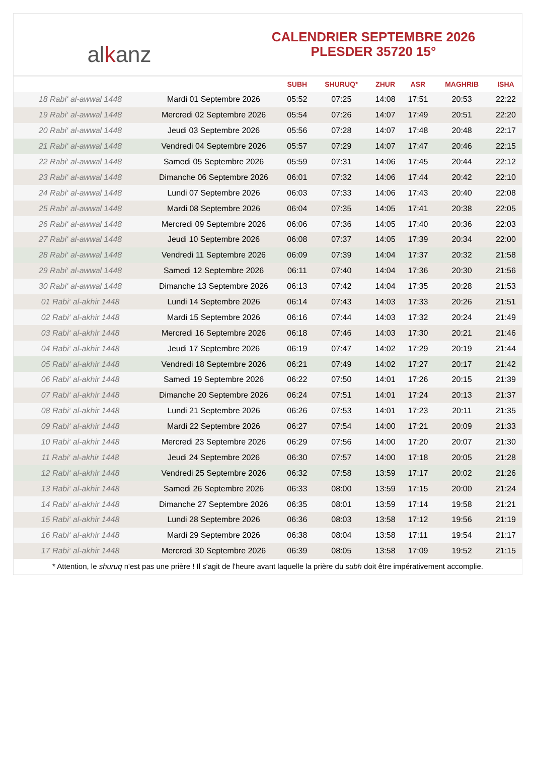alkanz
CALENDRIER SEPTEMBRE 2026
PLESDER 35720 15°
| | | SUBH | SHURUQ* | ZHUR | ASR | MAGHRIB | ISHA |
| --- | --- | --- | --- | --- | --- | --- | --- |
| 18 Rabi‘ al-awwal 1448 | Mardi 01 Septembre 2026 | 05:52 | 07:25 | 14:08 | 17:51 | 20:53 | 22:22 |
| 19 Rabi‘ al-awwal 1448 | Mercredi 02 Septembre 2026 | 05:54 | 07:26 | 14:07 | 17:49 | 20:51 | 22:20 |
| 20 Rabi‘ al-awwal 1448 | Jeudi 03 Septembre 2026 | 05:56 | 07:28 | 14:07 | 17:48 | 20:48 | 22:17 |
| 21 Rabi‘ al-awwal 1448 | Vendredi 04 Septembre 2026 | 05:57 | 07:29 | 14:07 | 17:47 | 20:46 | 22:15 |
| 22 Rabi‘ al-awwal 1448 | Samedi 05 Septembre 2026 | 05:59 | 07:31 | 14:06 | 17:45 | 20:44 | 22:12 |
| 23 Rabi‘ al-awwal 1448 | Dimanche 06 Septembre 2026 | 06:01 | 07:32 | 14:06 | 17:44 | 20:42 | 22:10 |
| 24 Rabi‘ al-awwal 1448 | Lundi 07 Septembre 2026 | 06:03 | 07:33 | 14:06 | 17:43 | 20:40 | 22:08 |
| 25 Rabi‘ al-awwal 1448 | Mardi 08 Septembre 2026 | 06:04 | 07:35 | 14:05 | 17:41 | 20:38 | 22:05 |
| 26 Rabi‘ al-awwal 1448 | Mercredi 09 Septembre 2026 | 06:06 | 07:36 | 14:05 | 17:40 | 20:36 | 22:03 |
| 27 Rabi‘ al-awwal 1448 | Jeudi 10 Septembre 2026 | 06:08 | 07:37 | 14:05 | 17:39 | 20:34 | 22:00 |
| 28 Rabi‘ al-awwal 1448 | Vendredi 11 Septembre 2026 | 06:09 | 07:39 | 14:04 | 17:37 | 20:32 | 21:58 |
| 29 Rabi‘ al-awwal 1448 | Samedi 12 Septembre 2026 | 06:11 | 07:40 | 14:04 | 17:36 | 20:30 | 21:56 |
| 30 Rabi‘ al-awwal 1448 | Dimanche 13 Septembre 2026 | 06:13 | 07:42 | 14:04 | 17:35 | 20:28 | 21:53 |
| 01 Rabi‘ al-akhir 1448 | Lundi 14 Septembre 2026 | 06:14 | 07:43 | 14:03 | 17:33 | 20:26 | 21:51 |
| 02 Rabi‘ al-akhir 1448 | Mardi 15 Septembre 2026 | 06:16 | 07:44 | 14:03 | 17:32 | 20:24 | 21:49 |
| 03 Rabi‘ al-akhir 1448 | Mercredi 16 Septembre 2026 | 06:18 | 07:46 | 14:03 | 17:30 | 20:21 | 21:46 |
| 04 Rabi‘ al-akhir 1448 | Jeudi 17 Septembre 2026 | 06:19 | 07:47 | 14:02 | 17:29 | 20:19 | 21:44 |
| 05 Rabi‘ al-akhir 1448 | Vendredi 18 Septembre 2026 | 06:21 | 07:49 | 14:02 | 17:27 | 20:17 | 21:42 |
| 06 Rabi‘ al-akhir 1448 | Samedi 19 Septembre 2026 | 06:22 | 07:50 | 14:01 | 17:26 | 20:15 | 21:39 |
| 07 Rabi‘ al-akhir 1448 | Dimanche 20 Septembre 2026 | 06:24 | 07:51 | 14:01 | 17:24 | 20:13 | 21:37 |
| 08 Rabi‘ al-akhir 1448 | Lundi 21 Septembre 2026 | 06:26 | 07:53 | 14:01 | 17:23 | 20:11 | 21:35 |
| 09 Rabi‘ al-akhir 1448 | Mardi 22 Septembre 2026 | 06:27 | 07:54 | 14:00 | 17:21 | 20:09 | 21:33 |
| 10 Rabi‘ al-akhir 1448 | Mercredi 23 Septembre 2026 | 06:29 | 07:56 | 14:00 | 17:20 | 20:07 | 21:30 |
| 11 Rabi‘ al-akhir 1448 | Jeudi 24 Septembre 2026 | 06:30 | 07:57 | 14:00 | 17:18 | 20:05 | 21:28 |
| 12 Rabi‘ al-akhir 1448 | Vendredi 25 Septembre 2026 | 06:32 | 07:58 | 13:59 | 17:17 | 20:02 | 21:26 |
| 13 Rabi‘ al-akhir 1448 | Samedi 26 Septembre 2026 | 06:33 | 08:00 | 13:59 | 17:15 | 20:00 | 21:24 |
| 14 Rabi‘ al-akhir 1448 | Dimanche 27 Septembre 2026 | 06:35 | 08:01 | 13:59 | 17:14 | 19:58 | 21:21 |
| 15 Rabi‘ al-akhir 1448 | Lundi 28 Septembre 2026 | 06:36 | 08:03 | 13:58 | 17:12 | 19:56 | 21:19 |
| 16 Rabi‘ al-akhir 1448 | Mardi 29 Septembre 2026 | 06:38 | 08:04 | 13:58 | 17:11 | 19:54 | 21:17 |
| 17 Rabi‘ al-akhir 1448 | Mercredi 30 Septembre 2026 | 06:39 | 08:05 | 13:58 | 17:09 | 19:52 | 21:15 |
* Attention, le shuruq n'est pas une prière ! Il s'agit de l'heure avant laquelle la prière du subh doit être impérativement accomplie.